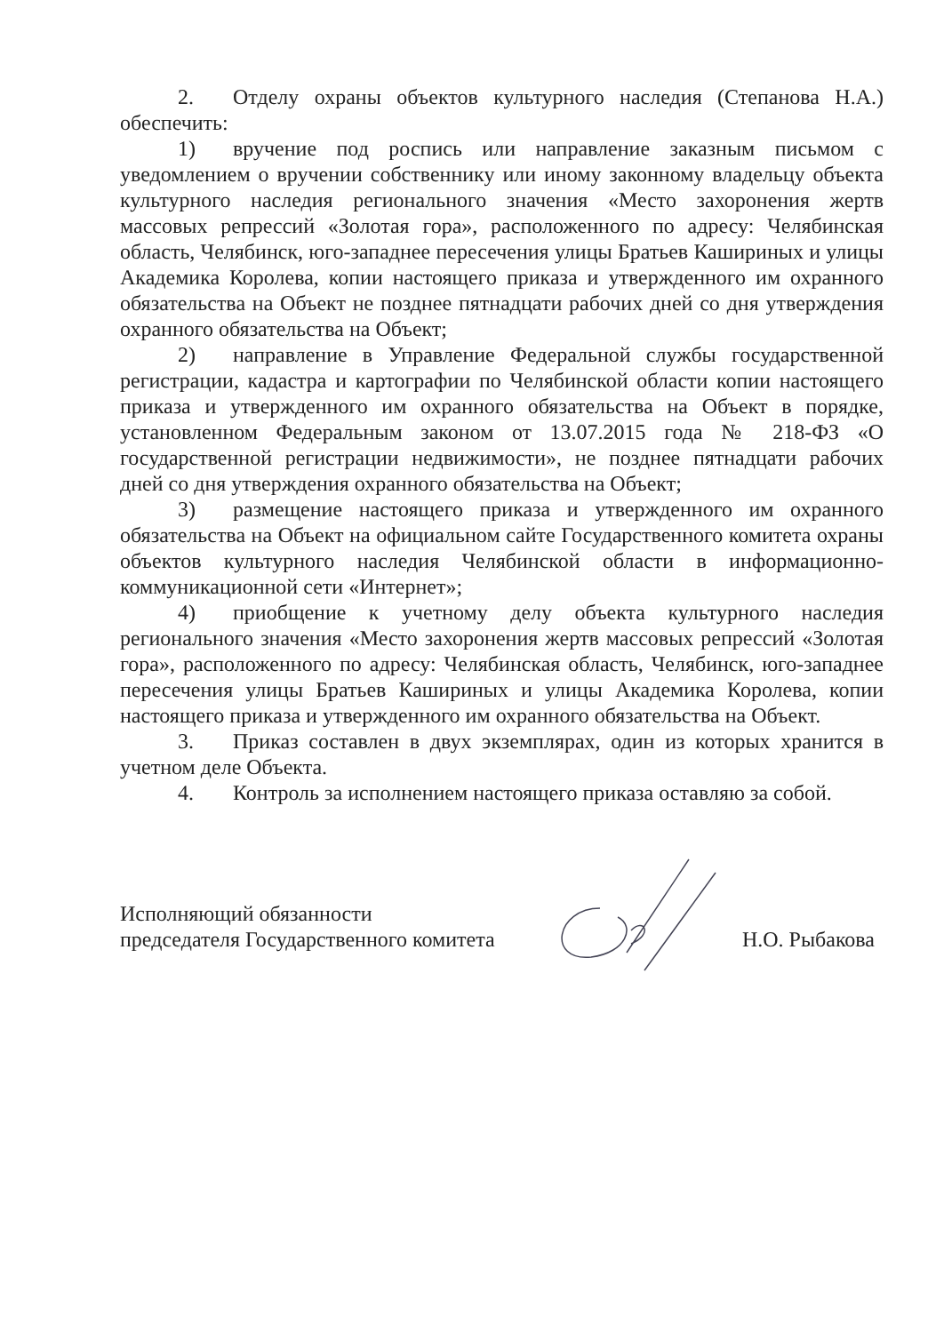2. Отделу охраны объектов культурного наследия (Степанова Н.А.) обеспечить:
1) вручение под роспись или направление заказным письмом с уведомлением о вручении собственнику или иному законному владельцу объекта культурного наследия регионального значения «Место захоронения жертв массовых репрессий «Золотая гора», расположенного по адресу: Челябинская область, Челябинск, юго-западнее пересечения улицы Братьев Кашириных и улицы Академика Королева, копии настоящего приказа и утвержденного им охранного обязательства на Объект не позднее пятнадцати рабочих дней со дня утверждения охранного обязательства на Объект;
2) направление в Управление Федеральной службы государственной регистрации, кадастра и картографии по Челябинской области копии настоящего приказа и утвержденного им охранного обязательства на Объект в порядке, установленном Федеральным законом от 13.07.2015 года № 218-ФЗ «О государственной регистрации недвижимости», не позднее пятнадцати рабочих дней со дня утверждения охранного обязательства на Объект;
3) размещение настоящего приказа и утвержденного им охранного обязательства на Объект на официальном сайте Государственного комитета охраны объектов культурного наследия Челябинской области в информационно-коммуникационной сети «Интернет»;
4) приобщение к учетному делу объекта культурного наследия регионального значения «Место захоронения жертв массовых репрессий «Золотая гора», расположенного по адресу: Челябинская область, Челябинск, юго-западнее пересечения улицы Братьев Кашириных и улицы Академика Королева, копии настоящего приказа и утвержденного им охранного обязательства на Объект.
3. Приказ составлен в двух экземплярах, один из которых хранится в учетном деле Объекта.
4. Контроль за исполнением настоящего приказа оставляю за собой.
Исполняющий обязанности
председателя Государственного комитета
Н.О. Рыбакова